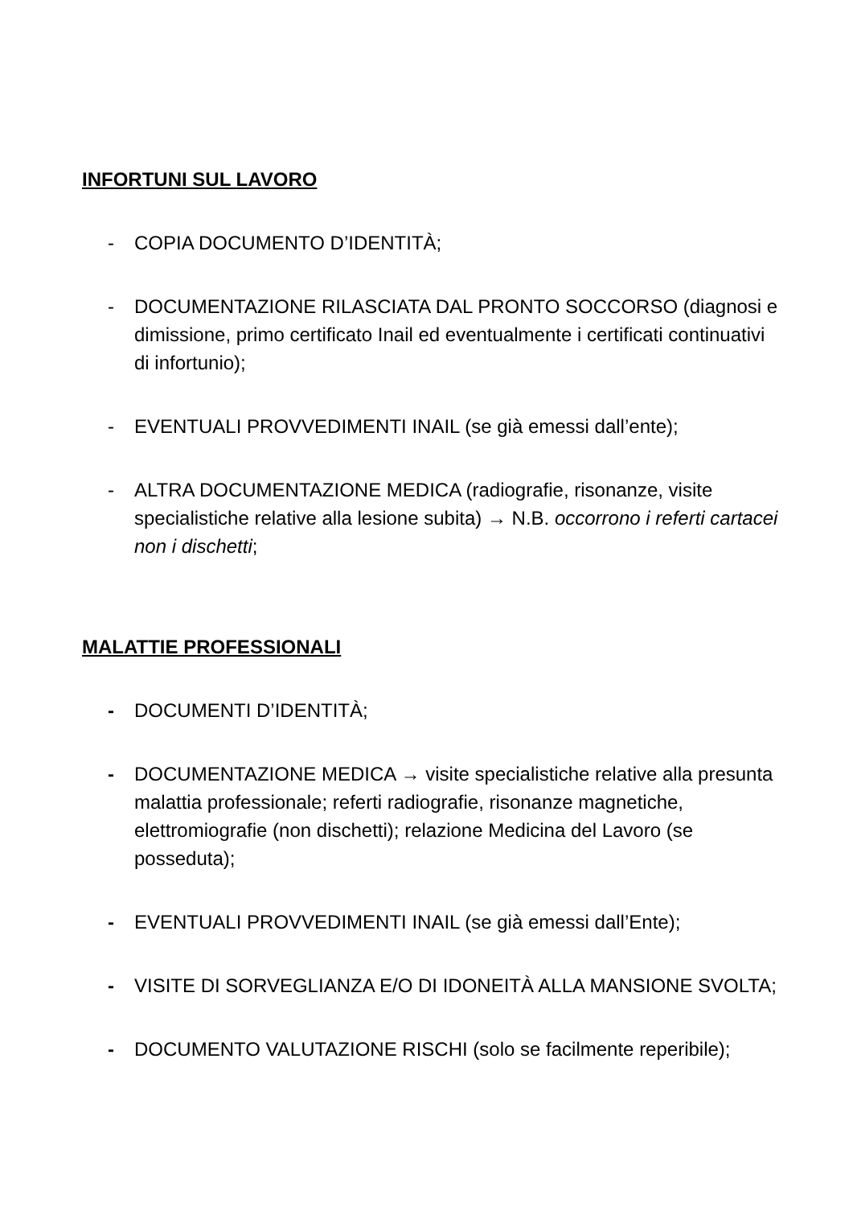INFORTUNI SUL LAVORO
- COPIA DOCUMENTO D’IDENTITÀ;
- DOCUMENTAZIONE RILASCIATA DAL PRONTO SOCCORSO (diagnosi e dimissione, primo certificato Inail ed eventualmente i certificati continuativi di infortunio);
- EVENTUALI PROVVEDIMENTI INAIL (se già emessi dall’ente);
- ALTRA DOCUMENTAZIONE MEDICA (radiografie, risonanze, visite specialistiche relative alla lesione subita) → N.B. occorrono i referti cartacei non i dischetti;
MALATTIE PROFESSIONALI
- DOCUMENTI D’IDENTITÀ;
- DOCUMENTAZIONE MEDICA → visite specialistiche relative alla presunta malattia professionale; referti radiografie, risonanze magnetiche, elettromiografie (non dischetti); relazione Medicina del Lavoro (se posseduta);
- EVENTUALI PROVVEDIMENTI INAIL (se già emessi dall’Ente);
- VISITE DI SORVEGLIANZA E/O DI IDONEITÀ ALLA MANSIONE SVOLTA;
- DOCUMENTO VALUTAZIONE RISCHI (solo se facilmente reperibile);